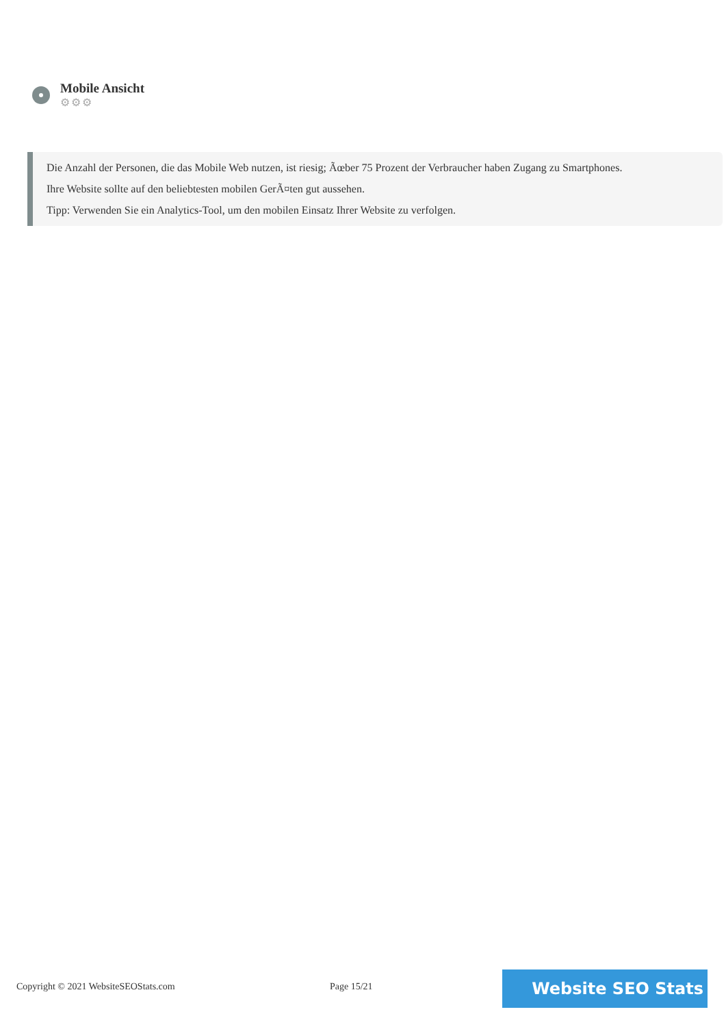Mobile Ansicht
⚙⚙⚙
Die Anzahl der Personen, die das Mobile Web nutzen, ist riesig; Ãœber 75 Prozent der Verbraucher haben Zugang zu Smartphones.
Ihre Website sollte auf den beliebtesten mobilen GerÃ¤ten gut aussehen.
Tipp: Verwenden Sie ein Analytics-Tool, um den mobilen Einsatz Ihrer Website zu verfolgen.
Copyright © 2021 WebsiteSEOStats.com
Page 15/21 Website SEO Stats